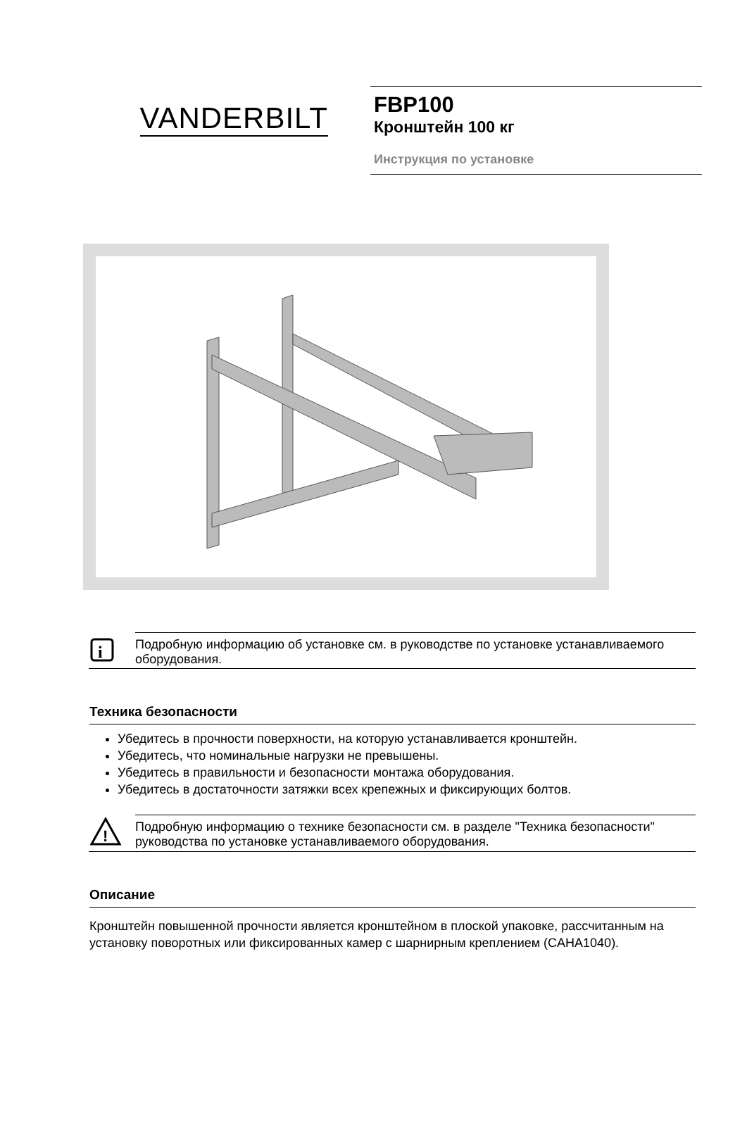VANDERBILT
FBP100
Кронштейн 100 кг
Инструкция по установке
i
Подробную информацию об установке см. в руководстве по установке устанавливаемого оборудования.
Техника безопасности
Убедитесь в прочности поверхности, на которую устанавливается кронштейн.
Убедитесь, что номинальные нагрузки не превышены.
Убедитесь в правильности и безопасности монтажа оборудования.
Убедитесь в достаточности затяжки всех крепежных и фиксирующих болтов.
!
Подробную информацию о технике безопасности см. в разделе "Техника безопасности" руководства по установке устанавливаемого оборудования.
Описание
Кронштейн повышенной прочности является кронштейном в плоской упаковке, рассчитанным на установку поворотных или фиксированных камер с шарнирным креплением (CAHA1040).